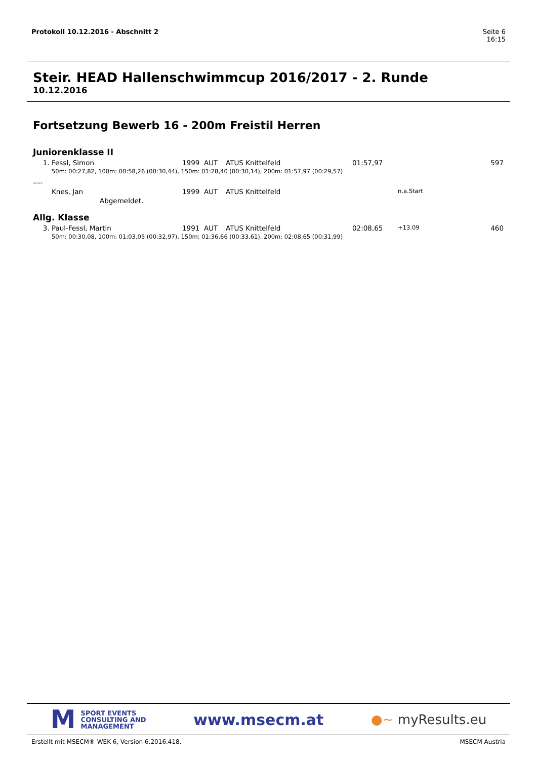Seite 6
16:15 Protokoll 10.12.2016 - Abschnitt 2
Steir. HEAD Hallenschwimmcup 2016/2017 - 2. Runde
10.12.2016
Fortsetzung Bewerb 16 - 200m Freistil Herren
Juniorenklasse II
| 1. | Fessl, Simon | 1999 | AUT | ATUS Knittelfeld | 01:57,97 | | 597 |
| | 50m: 00:27,82, 100m: 00:58,26 (00:30,44), 150m: 01:28,40 (00:30,14), 200m: 01:57,97 (00:29,57) | | | | | | |
| ---- | | | | | | | |
| | Knes, Jan | 1999 | AUT | ATUS Knittelfeld | | n.a.Start | |
| | Abgemeldet. | | | | | | |
Allg. Klasse
| 3. | Paul-Fessl, Martin | 1991 | AUT | ATUS Knittelfeld | 02:08,65 | +13.09 | 460 |
| | 50m: 00:30,08, 100m: 01:03,05 (00:32,97), 150m: 01:36,66 (00:33,61), 200m: 02:08,65 (00:31,99) | | | | | | |
M SPORT EVENTS
CONSULTING AND
MANAGEMENT
www.msecm.at
●~ myResults.eu
MSECM Austria Erstellt mit MSECM® WEK 6, Version 6.2016.418.